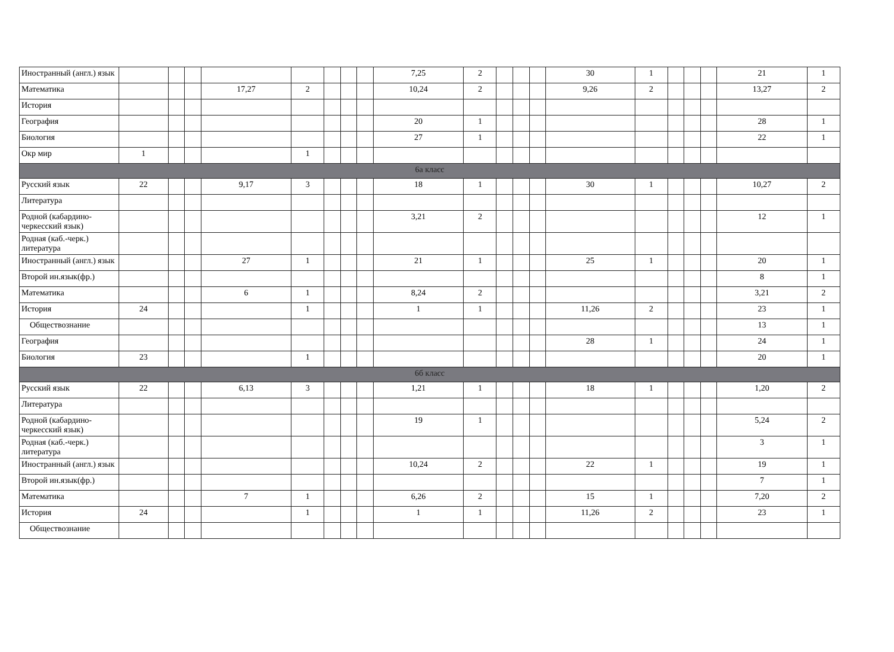| Иностранный (англ.) язык | | | | | | | | | 7,25 | 2 | | | | 30 | 1 | | | | 21 | 1 |
| Математика | | | | 17,27 | 2 | | | | 10,24 | 2 | | | | 9,26 | 2 | | | | 13,27 | 2 |
| История | | | | | | | | | | | | | | | | | | | | |
| География | | | | | | | | | 20 | 1 | | | | | | | | | 28 | 1 |
| Биология | | | | | | | | | 27 | 1 | | | | | | | | | 22 | 1 |
| Окр мир | 1 | | | | 1 | | | | | | | | | | | | | | | |
| 6а класс | | | | | | | | | | | | | | | | | | | | |
| Русский язык | 22 | | | 9,17 | 3 | | | | 18 | 1 | | | | 30 | 1 | | | | 10,27 | 2 |
| Литература | | | | | | | | | | | | | | | | | | | | |
| Родной (кабардино-черкесский язык) | | | | | | | | | 3,21 | 2 | | | | | | | | | 12 | 1 |
| Родная (каб.-черк.) литература | | | | | | | | | | | | | | | | | | | | |
| Иностранный (англ.) язык | | | | 27 | 1 | | | | 21 | 1 | | | | 25 | 1 | | | | 20 | 1 |
| Второй ин.язык(фр.) | | | | | | | | | | | | | | | | | | | 8 | 1 |
| Математика | | | | 6 | 1 | | | | 8,24 | 2 | | | | | | | | | 3,21 | 2 |
| История | 24 | | | | 1 | | | | 1 | 1 | | | | 11,26 | 2 | | | | 23 | 1 |
| Обществознание | | | | | | | | | | | | | | | | | | | 13 | 1 |
| География | | | | | | | | | | | | | | 28 | 1 | | | | 24 | 1 |
| Биология | 23 | | | | 1 | | | | | | | | | | | | | | 20 | 1 |
| 6б класс | | | | | | | | | | | | | | | | | | | | |
| Русский язык | 22 | | | 6,13 | 3 | | | | 1,21 | 1 | | | | 18 | 1 | | | | 1,20 | 2 |
| Литература | | | | | | | | | | | | | | | | | | | | |
| Родной (кабардино-черкесский язык) | | | | | | | | | 19 | 1 | | | | | | | | | 5,24 | 2 |
| Родная (каб.-черк.) литература | | | | | | | | | | | | | | | | | | | 3 | 1 |
| Иностранный (англ.) язык | | | | | | | | | 10,24 | 2 | | | | 22 | 1 | | | | 19 | 1 |
| Второй ин.язык(фр.) | | | | | | | | | | | | | | | | | | | 7 | 1 |
| Математика | | | | 7 | 1 | | | | 6,26 | 2 | | | | 15 | 1 | | | | 7,20 | 2 |
| История | 24 | | | | 1 | | | | 1 | 1 | | | | 11,26 | 2 | | | | 23 | 1 |
| Обществознание | | | | | | | | | | | | | | | | | | | | |